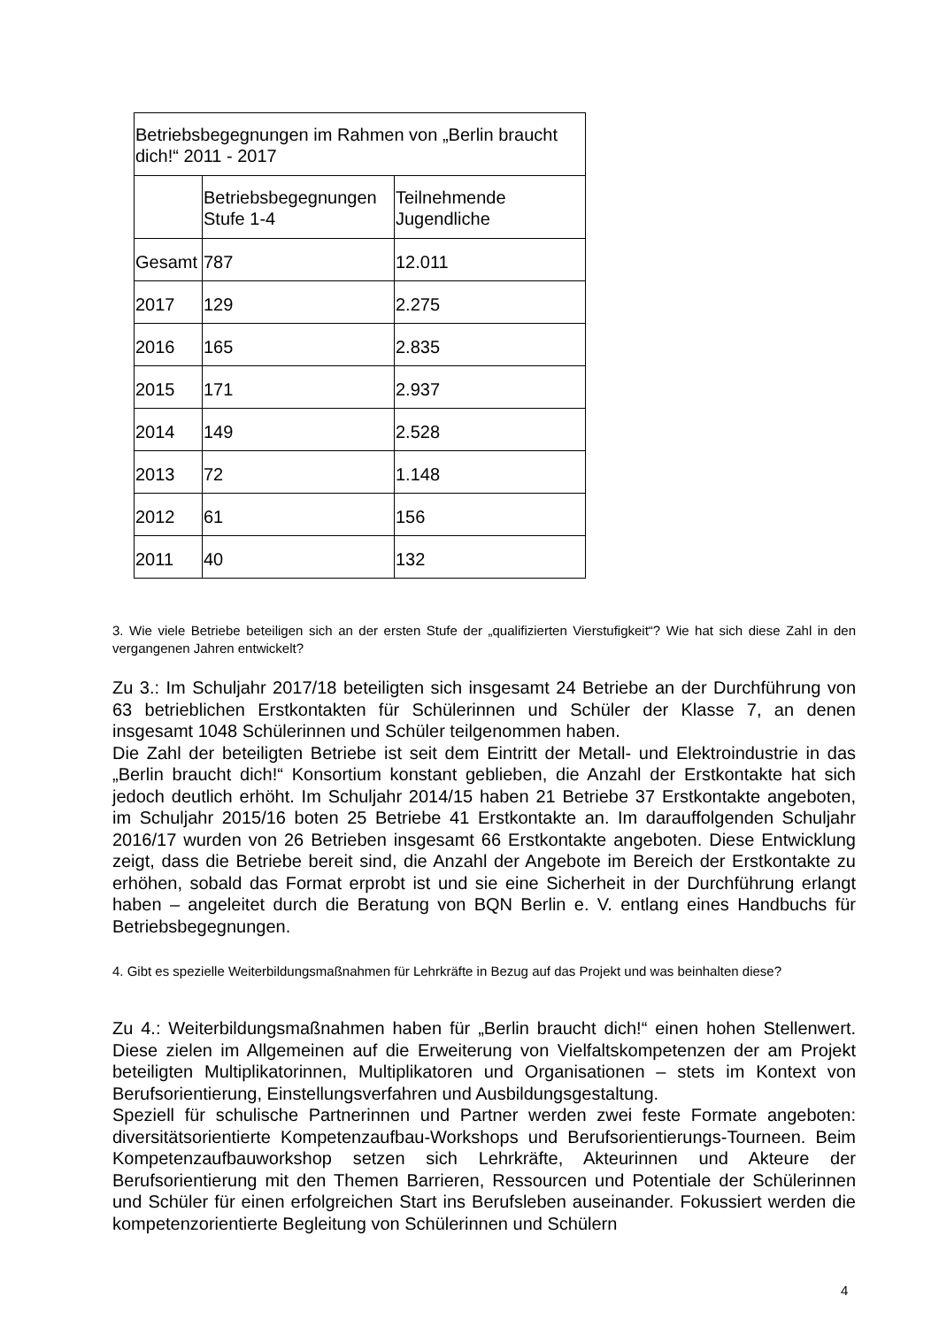| Betriebsbegegnungen im Rahmen von „Berlin braucht dich!“ 2011 - 2017 | | |
| | Betriebsbegegnungen Stufe 1-4 | Teilnehmende Jugendliche |
| Gesamt | 787 | 12.011 |
| 2017 | 129 | 2.275 |
| 2016 | 165 | 2.835 |
| 2015 | 171 | 2.937 |
| 2014 | 149 | 2.528 |
| 2013 | 72 | 1.148 |
| 2012 | 61 | 156 |
| 2011 | 40 | 132 |
3. Wie viele Betriebe beteiligen sich an der ersten Stufe der „qualifizierten Vierstufigkeit“? Wie hat sich diese Zahl in den vergangenen Jahren entwickelt?
Zu 3.: Im Schuljahr 2017/18 beteiligten sich insgesamt 24 Betriebe an der Durchführung von 63 betrieblichen Erstkontakten für Schülerinnen und Schüler der Klasse 7, an denen insgesamt 1048 Schülerinnen und Schüler teilgenommen haben.
Die Zahl der beteiligten Betriebe ist seit dem Eintritt der Metall- und Elektroindustrie in das „Berlin braucht dich!“ Konsortium konstant geblieben, die Anzahl der Erstkontakte hat sich jedoch deutlich erhöht. Im Schuljahr 2014/15 haben 21 Betriebe 37 Erstkontakte angeboten, im Schuljahr 2015/16 boten 25 Betriebe 41 Erstkontakte an. Im darauffolgenden Schuljahr 2016/17 wurden von 26 Betrieben insgesamt 66 Erstkontakte angeboten. Diese Entwicklung zeigt, dass die Betriebe bereit sind, die Anzahl der Angebote im Bereich der Erstkontakte zu erhöhen, sobald das Format erprobt ist und sie eine Sicherheit in der Durchführung erlangt haben – angeleitet durch die Beratung von BQN Berlin e. V. entlang eines Handbuchs für Betriebsbegegnungen.
4. Gibt es spezielle Weiterbildungsmaßnahmen für Lehrkräfte in Bezug auf das Projekt und was beinhalten diese?
Zu 4.: Weiterbildungsmaßnahmen haben für „Berlin braucht dich!“ einen hohen Stellenwert. Diese zielen im Allgemeinen auf die Erweiterung von Vielfaltskompetenzen der am Projekt beteiligten Multiplikatorinnen, Multiplikatoren und Organisationen – stets im Kontext von Berufsorientierung, Einstellungsverfahren und Ausbildungsgestaltung.
Speziell für schulische Partnerinnen und Partner werden zwei feste Formate angeboten: diversitätsorientierte Kompetenzaufbau-Workshops und Berufsorientierungs-Tourneen. Beim Kompetenzaufbauworkshop setzen sich Lehrkräfte, Akteurinnen und Akteure der Berufsorientierung mit den Themen Barrieren, Ressourcen und Potentiale der Schülerinnen und Schüler für einen erfolgreichen Start ins Berufsleben auseinander. Fokussiert werden die kompetenzorientierte Begleitung von Schülerinnen und Schülern
4